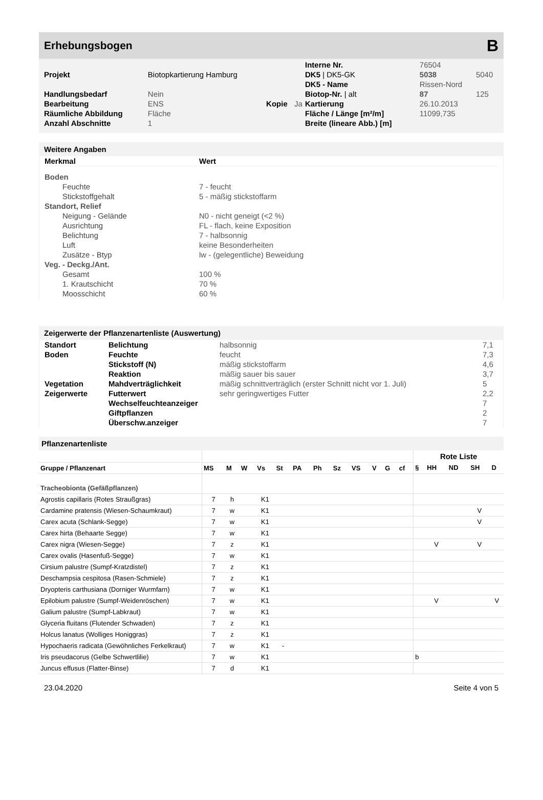Erhebungsbogen B
| | | | | Interne Nr. | 76504 | |
| Projekt | Biotopkartierung Hamburg | | | DK5 / DK5-GK | 5038 | 5040 |
| | | | | DK5 - Name | Rissen-Nord | |
| Handlungsbedarf | Nein | | | Biotop-Nr. / alt | 87 | 125 |
| Bearbeitung | ENS | Kopie | Ja | Kartierung | 26.10.2013 | |
| Räumliche Abbildung | Fläche | | | Fläche / Länge [m²/m] | 11099,735 | |
| Anzahl Abschnitte | 1 | | | Breite (lineare Abb.) [m] | | |
Weitere Angaben
| Merkmal | Wert |
| --- | --- |
| Boden | |
| Feuchte | 7 - feucht |
| Stickstoffgehalt | 5 - mäßig stickstoffarm |
| Standort, Relief | |
| Neigung - Gelände | N0 - nicht geneigt (<2 %) |
| Ausrichtung | FL - flach, keine Exposition |
| Belichtung | 7 - halbsonnig |
| Luft | keine Besonderheiten |
| Zusätze - Btyp | lw - (gelegentliche) Beweidung |
| Veg. - Deckg./Ant. | |
| Gesamt | 100 % |
| 1. Krautschicht | 70 % |
| Moosschicht | 60 % |
Zeigerwerte der Pflanzenartenliste (Auswertung)
| Standort | Belichtung | halbsonnig | 7,1 |
| Boden | Feuchte | feucht | 7,3 |
| | Stickstoff (N) | mäßig stickstoffarm | 4,6 |
| | Reaktion | mäßig sauer bis sauer | 3,7 |
| Vegetation | Mahdverträglichkeit | mäßig schnittverträglich (erster Schnitt nicht vor 1. Juli) | 5 |
| Zeigerwerte | Futterwert | sehr geringwertiges Futter | 2,2 |
| | Wechselfeuchteanzeiger | | 7 |
| | Giftpflanzen | | 2 |
| | Überschw.anzeiger | | 7 |
Pflanzenartenliste
| | | | | | | | | | | | | | Rote Liste | | | | |
| --- | --- | --- | --- | --- | --- | --- | --- | --- | --- | --- | --- | --- | --- | --- | --- | --- | --- |
| Gruppe / Pflanzenart | MS | M | W | Vs | St | PA | Ph | Sz | VS | V | G | cf | § | HH | ND | SH | D |
| Tracheobionta (Gefäßpflanzen) | | | | | | | | | | | | | | | | | |
| Agrostis capillaris (Rotes Straußgras) | 7 | h | | K1 | | | | | | | | | | | | | |
| Cardamine pratensis (Wiesen-Schaumkraut) | 7 | w | | K1 | | | | | | | | | | | | V | |
| Carex acuta (Schlank-Segge) | 7 | w | | K1 | | | | | | | | | | | | V | |
| Carex hirta (Behaarte Segge) | 7 | w | | K1 | | | | | | | | | | | | | |
| Carex nigra (Wiesen-Segge) | 7 | z | | K1 | | | | | | | | | | V | | V | |
| Carex ovalis (Hasenfuß-Segge) | 7 | w | | K1 | | | | | | | | | | | | | |
| Cirsium palustre (Sumpf-Kratzdistel) | 7 | z | | K1 | | | | | | | | | | | | | |
| Deschampsia cespitosa (Rasen-Schmiele) | 7 | z | | K1 | | | | | | | | | | | | | |
| Dryopteris carthusiana (Dorniger Wurmfarn) | 7 | w | | K1 | | | | | | | | | | | | | |
| Epilobium palustre (Sumpf-Weidenröschen) | 7 | w | | K1 | | | | | | | | | | V | | | V |
| Galium palustre (Sumpf-Labkraut) | 7 | w | | K1 | | | | | | | | | | | | | |
| Glyceria fluitans (Flutender Schwaden) | 7 | z | | K1 | | | | | | | | | | | | | |
| Holcus lanatus (Wolliges Honiggras) | 7 | z | | K1 | | | | | | | | | | | | | |
| Hypochaeris radicata (Gewöhnliches Ferkelkraut) | 7 | w | | K1 | - | | | | | | | | | | | | |
| Iris pseudacorus (Gelbe Schwertlilie) | 7 | w | | K1 | | | | | | | | | b | | | | |
| Juncus effusus (Flatter-Binse) | 7 | d | | K1 | | | | | | | | | | | | | |
23.04.2020 Seite 4 von 5